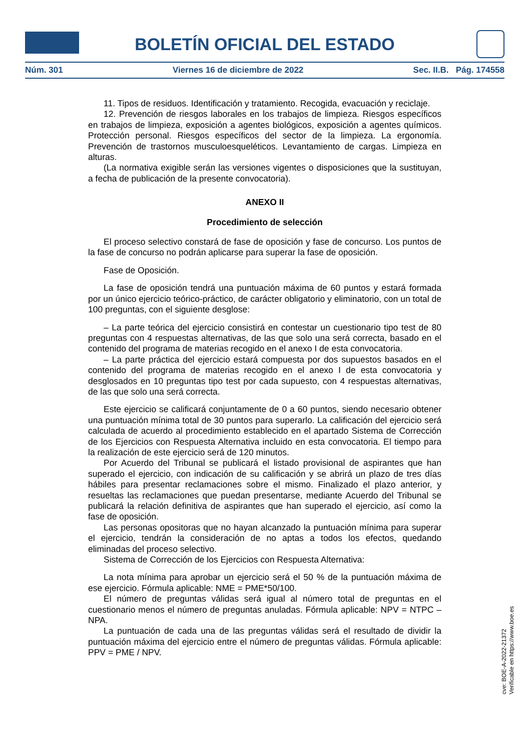BOLETÍN OFICIAL DEL ESTADO
Núm. 301 Viernes 16 de diciembre de 2022 Sec. II.B. Pág. 174558
11. Tipos de residuos. Identificación y tratamiento. Recogida, evacuación y reciclaje.
12. Prevención de riesgos laborales en los trabajos de limpieza. Riesgos específicos en trabajos de limpieza, exposición a agentes biológicos, exposición a agentes químicos. Protección personal. Riesgos específicos del sector de la limpieza. La ergonomía. Prevención de trastornos musculoesqueléticos. Levantamiento de cargas. Limpieza en alturas.
(La normativa exigible serán las versiones vigentes o disposiciones que la sustituyan, a fecha de publicación de la presente convocatoria).
ANEXO II
Procedimiento de selección
El proceso selectivo constará de fase de oposición y fase de concurso. Los puntos de la fase de concurso no podrán aplicarse para superar la fase de oposición.
Fase de Oposición.
La fase de oposición tendrá una puntuación máxima de 60 puntos y estará formada por un único ejercicio teórico-práctico, de carácter obligatorio y eliminatorio, con un total de 100 preguntas, con el siguiente desglose:
– La parte teórica del ejercicio consistirá en contestar un cuestionario tipo test de 80 preguntas con 4 respuestas alternativas, de las que solo una será correcta, basado en el contenido del programa de materias recogido en el anexo I de esta convocatoria.
– La parte práctica del ejercicio estará compuesta por dos supuestos basados en el contenido del programa de materias recogido en el anexo I de esta convocatoria y desglosados en 10 preguntas tipo test por cada supuesto, con 4 respuestas alternativas, de las que solo una será correcta.
Este ejercicio se calificará conjuntamente de 0 a 60 puntos, siendo necesario obtener una puntuación mínima total de 30 puntos para superarlo. La calificación del ejercicio será calculada de acuerdo al procedimiento establecido en el apartado Sistema de Corrección de los Ejercicios con Respuesta Alternativa incluido en esta convocatoria. El tiempo para la realización de este ejercicio será de 120 minutos.
Por Acuerdo del Tribunal se publicará el listado provisional de aspirantes que han superado el ejercicio, con indicación de su calificación y se abrirá un plazo de tres días hábiles para presentar reclamaciones sobre el mismo. Finalizado el plazo anterior, y resueltas las reclamaciones que puedan presentarse, mediante Acuerdo del Tribunal se publicará la relación definitiva de aspirantes que han superado el ejercicio, así como la fase de oposición.
Las personas opositoras que no hayan alcanzado la puntuación mínima para superar el ejercicio, tendrán la consideración de no aptas a todos los efectos, quedando eliminadas del proceso selectivo.
Sistema de Corrección de los Ejercicios con Respuesta Alternativa:
La nota mínima para aprobar un ejercicio será el 50 % de la puntuación máxima de ese ejercicio. Fórmula aplicable: NME = PME*50/100.
El número de preguntas válidas será igual al número total de preguntas en el cuestionario menos el número de preguntas anuladas. Fórmula aplicable: NPV = NTPC – NPA.
La puntuación de cada una de las preguntas válidas será el resultado de dividir la puntuación máxima del ejercicio entre el número de preguntas válidas. Fórmula aplicable: PPV = PME / NPV.
cve: BOE-A-2022-21372
Verificable en https://www.boe.es